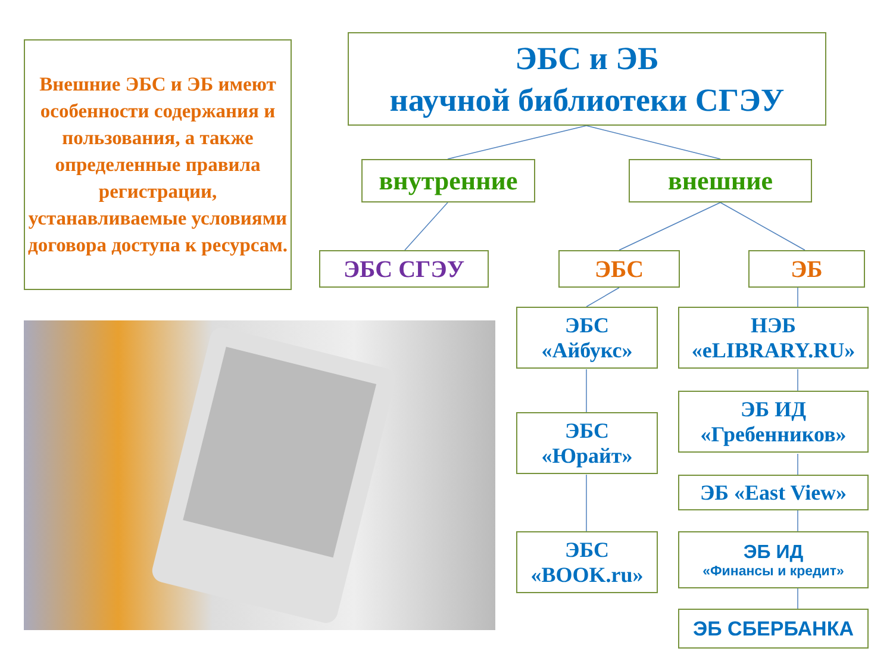Внешние ЭБС и ЭБ имеют особенности содержания и пользования, а также определенные правила регистрации, устанавливаемые условиями договора доступа к ресурсам.
ЭБС и ЭБ
научной библиотеки СГЭУ
внутренние внешние
ЭБС СГЭУ ЭБС ЭБ
ЭБС
«Айбукс»
ЭБС
«Юрайт»
ЭБС
«BOOK.ru»
НЭБ
«eLIBRARY.RU»
ЭБ ИД
«Гребенников»
ЭБ «East View»
ЭБ ИД
«Финансы и кредит»
ЭБ СБЕРБАНКА